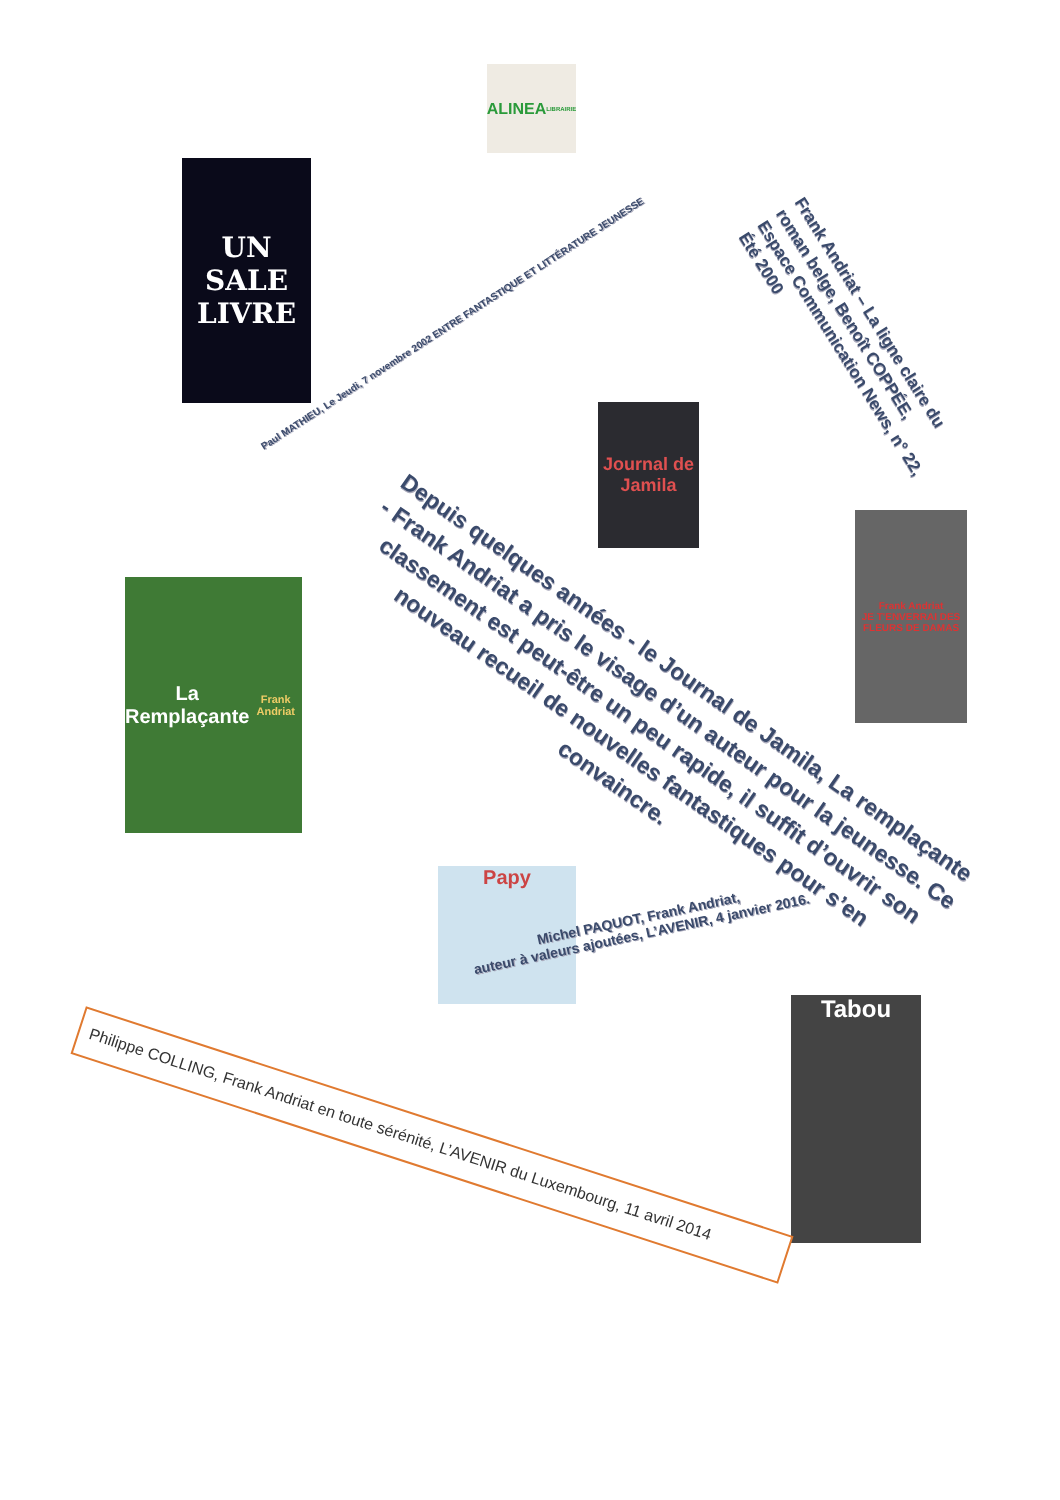ALINEA
LIBRAIRIE
UN SALE LIVRE
Paul MATHIEU, Le Jeudi, 7 novembre 2002 ENTRE FANTASTIQUE ET LITTÉRATURE JEUNESSE
Frank Andriat – La ligne claire du roman belge, Benoît COPPÉE, Espace Communication News, n° 22, Été 2000
Journal de Jamila
Frank Andriat
JE T'ENVERRAI DES FLEURS DE DAMAS
Depuis quelques années - le Journal de Jamila, La remplaçante - Frank Andriat a pris le visage d’un auteur pour la jeunesse. Ce classement est peut-être un peu rapide, il suffit d’ouvrir son nouveau recueil de nouvelles fantastiques pour s’en convaincre.
La Remplaçante
Frank Andriat
Papy
Michel PAQUOT, Frank Andriat,
auteur à valeurs ajoutées, L’AVENIR, 4 janvier 2016.
Tabou
Philippe COLLING, Frank Andriat en toute sérénité, L’AVENIR du Luxembourg, 11 avril 2014